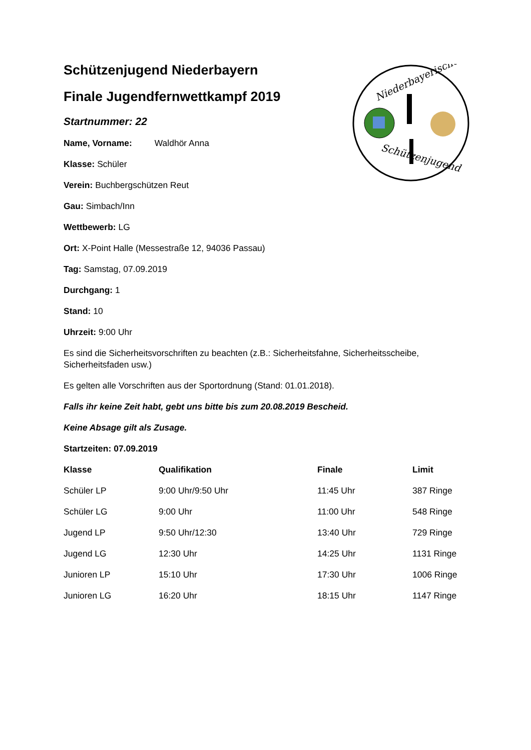Niederbayerische
Schützenjugend
Schützenjugend Niederbayern
Finale Jugendfernwettkampf 2019
Startnummer: 22
Name, Vorname: Waldhör Anna
Klasse: Schüler
Verein: Buchbergschützen Reut
Gau: Simbach/Inn
Wettbewerb: LG
Ort: X-Point Halle (Messestraße 12, 94036 Passau)
Tag: Samstag, 07.09.2019
Durchgang: 1
Stand: 10
Uhrzeit: 9:00 Uhr
Es sind die Sicherheitsvorschriften zu beachten (z.B.: Sicherheitsfahne, Sicherheitsscheibe, Sicherheitsfaden usw.)
Es gelten alle Vorschriften aus der Sportordnung (Stand: 01.01.2018).
Falls ihr keine Zeit habt, gebt uns bitte bis zum 20.08.2019 Bescheid.
Keine Absage gilt als Zusage.
Startzeiten: 07.09.2019
| Klasse | Qualifikation | Finale | Limit |
| --- | --- | --- | --- |
| Schüler LP | 9:00 Uhr/9:50 Uhr | 11:45 Uhr | 387 Ringe |
| Schüler LG | 9:00 Uhr | 11:00 Uhr | 548 Ringe |
| Jugend LP | 9:50 Uhr/12:30 | 13:40 Uhr | 729 Ringe |
| Jugend LG | 12:30 Uhr | 14:25 Uhr | 1131 Ringe |
| Junioren LP | 15:10 Uhr | 17:30 Uhr | 1006 Ringe |
| Junioren LG | 16:20 Uhr | 18:15 Uhr | 1147 Ringe |